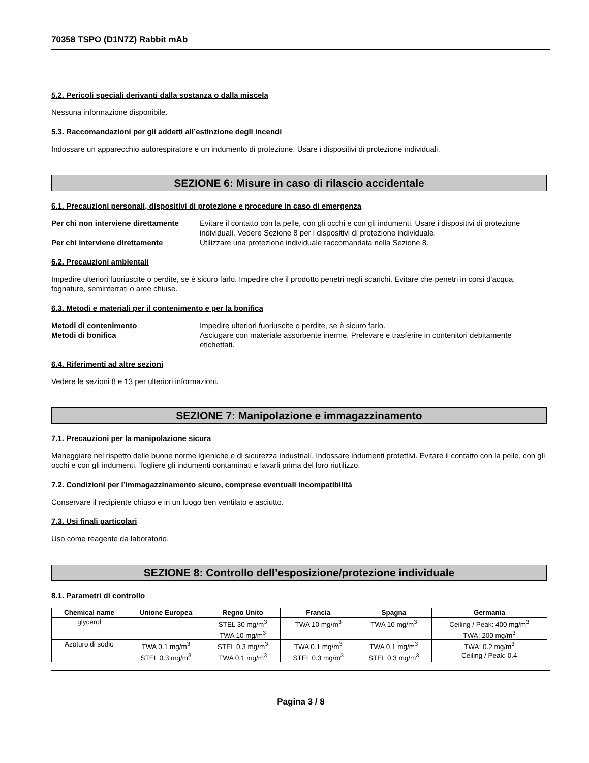70358 TSPO (D1N7Z) Rabbit mAb
5.2. Pericoli speciali derivanti dalla sostanza o dalla miscela
Nessuna informazione disponibile.
5.3. Raccomandazioni per gli addetti all’estinzione degli incendi
Indossare un apparecchio autorespiratore e un indumento di protezione. Usare i dispositivi di protezione individuali.
SEZIONE 6: Misure in caso di rilascio accidentale
6.1. Precauzioni personali, dispositivi di protezione e procedure in caso di emergenza
Per chi non interviene direttamente Evitare il contatto con la pelle, con gli occhi e con gli indumenti. Usare i dispositivi di protezione individuali. Vedere Sezione 8 per i dispositivi di protezione individuale. Per chi interviene direttamente Utilizzare una protezione individuale raccomandata nella Sezione 8.
6.2. Precauzioni ambientali
Impedire ulteriori fuoriuscite o perdite, se è sicuro farlo. Impedire che il prodotto penetri negli scarichi. Evitare che penetri in corsi d'acqua, fognature, seminterrati o aree chiuse.
6.3. Metodi e materiali per il contenimento e per la bonifica
Metodi di contenimento Impedire ulteriori fuoriuscite o perdite, se è sicuro farlo. Metodi di bonifica Asciugare con materiale assorbente inerme. Prelevare e trasferire in contenitori debitamente etichettati.
6.4. Riferimenti ad altre sezioni
Vedere le sezioni 8 e 13 per ulteriori informazioni.
SEZIONE 7: Manipolazione e immagazzinamento
7.1. Precauzioni per la manipolazione sicura
Maneggiare nel rispetto delle buone norme igieniche e di sicurezza industriali. Indossare indumenti protettivi. Evitare il contatto con la pelle, con gli occhi e con gli indumenti. Togliere gli indumenti contaminati e lavarli prima del loro riutilizzo.
7.2. Condizioni per l’immagazzinamento sicuro, comprese eventuali incompatibilità
Conservare il recipiente chiuso e in un luogo ben ventilato e asciutto.
7.3. Usi finali particolari
Uso come reagente da laboratorio.
SEZIONE 8: Controllo dell’esposizione/protezione individuale
8.1. Parametri di controllo
| Chemical name | Unione Europea | Regno Unito | Francia | Spagna | Germania |
| --- | --- | --- | --- | --- | --- |
| glycerol | | STEL 30 mg/m<sup>3</sup> TWA 10 mg/m<sup>3</sup> | TWA 10 mg/m<sup>3</sup> | TWA 10 mg/m<sup>3</sup> | Ceiling / Peak: 400 mg/m<sup>3</sup> TWA: 200 mg/m<sup>3</sup> |
| Azoturo di sodio | TWA 0.1 mg/m<sup>3</sup> STEL 0.3 mg/m<sup>3</sup> | STEL 0.3 mg/m<sup>3</sup> TWA 0.1 mg/m<sup>3</sup> | TWA 0.1 mg/m<sup>3</sup> STEL 0.3 mg/m<sup>3</sup> | TWA 0.1 mg/m<sup>3</sup> STEL 0.3 mg/m<sup>3</sup> | TWA: 0.2 mg/m<sup>3</sup> Ceiling / Peak: 0.4 |
Pagina 3 / 8